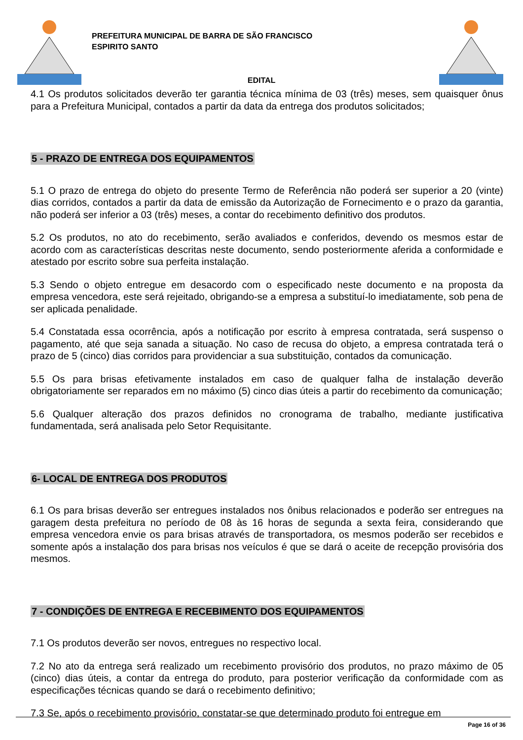PREFEITURA MUNICIPAL DE BARRA DE SÃO FRANCISCO
ESPIRITO SANTO
EDITAL
4.1 Os produtos solicitados deverão ter garantia técnica mínima de 03 (três) meses, sem quaisquer ônus para a Prefeitura Municipal, contados a partir da data da entrega dos produtos solicitados;
5 - PRAZO DE ENTREGA DOS EQUIPAMENTOS
5.1 O prazo de entrega do objeto do presente Termo de Referência não poderá ser superior a 20 (vinte) dias corridos, contados a partir da data de emissão da Autorização de Fornecimento e o prazo da garantia, não poderá ser inferior a 03 (três) meses, a contar do recebimento definitivo dos produtos.
5.2 Os produtos, no ato do recebimento, serão avaliados e conferidos, devendo os mesmos estar de acordo com as características descritas neste documento, sendo posteriormente aferida a conformidade e atestado por escrito sobre sua perfeita instalação.
5.3 Sendo o objeto entregue em desacordo com o especificado neste documento e na proposta da empresa vencedora, este será rejeitado, obrigando-se a empresa a substituí-lo imediatamente, sob pena de ser aplicada penalidade.
5.4 Constatada essa ocorrência, após a notificação por escrito à empresa contratada, será suspenso o pagamento, até que seja sanada a situação. No caso de recusa do objeto, a empresa contratada terá o prazo de 5 (cinco) dias corridos para providenciar a sua substituição, contados da comunicação.
5.5 Os para brisas efetivamente instalados em caso de qualquer falha de instalação deverão obrigatoriamente ser reparados em no máximo (5) cinco dias úteis a partir do recebimento da comunicação;
5.6 Qualquer alteração dos prazos definidos no cronograma de trabalho, mediante justificativa fundamentada, será analisada pelo Setor Requisitante.
6- LOCAL DE ENTREGA DOS PRODUTOS
6.1 Os para brisas deverão ser entregues instalados nos ônibus relacionados e poderão ser entregues na garagem desta prefeitura no período de 08 às 16 horas de segunda a sexta feira, considerando que empresa vencedora envie os para brisas através de transportadora, os mesmos poderão ser recebidos e somente após a instalação dos para brisas nos veículos é que se dará o aceite de recepção provisória dos mesmos.
7 - CONDIÇÕES DE ENTREGA E RECEBIMENTO DOS EQUIPAMENTOS
7.1 Os produtos deverão ser novos, entregues no respectivo local.
7.2 No ato da entrega será realizado um recebimento provisório dos produtos, no prazo máximo de 05 (cinco) dias úteis, a contar da entrega do produto, para posterior verificação da conformidade com as especificações técnicas quando se dará o recebimento definitivo;
7.3 Se, após o recebimento provisório, constatar-se que determinado produto foi entregue em
Page 16 of 36